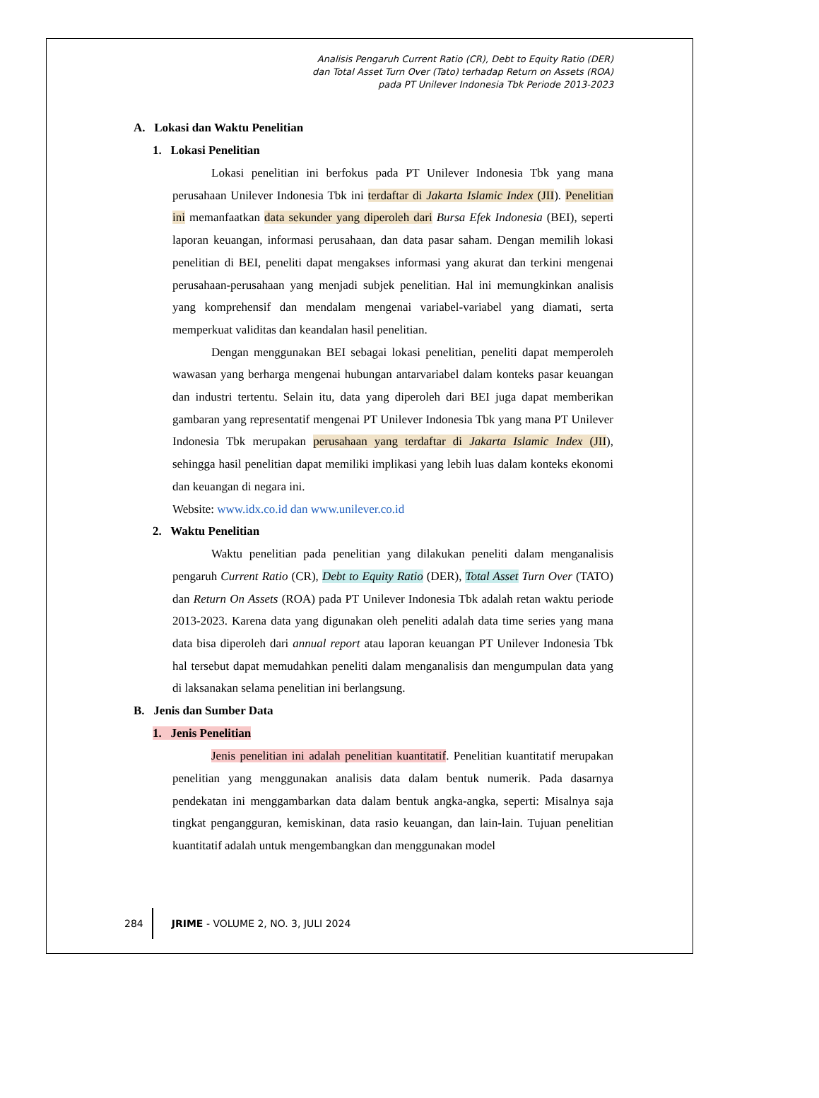Analisis Pengaruh Current Ratio (CR), Debt to Equity Ratio (DER)
dan Total Asset Turn Over (Tato) terhadap Return on Assets (ROA)
pada PT Unilever Indonesia Tbk Periode 2013-2023
A. Lokasi dan Waktu Penelitian
1. Lokasi Penelitian
Lokasi penelitian ini berfokus pada PT Unilever Indonesia Tbk yang mana perusahaan Unilever Indonesia Tbk ini terdaftar di Jakarta Islamic Index (JII). Penelitian ini memanfaatkan data sekunder yang diperoleh dari Bursa Efek Indonesia (BEI), seperti laporan keuangan, informasi perusahaan, dan data pasar saham. Dengan memilih lokasi penelitian di BEI, peneliti dapat mengakses informasi yang akurat dan terkini mengenai perusahaan-perusahaan yang menjadi subjek penelitian. Hal ini memungkinkan analisis yang komprehensif dan mendalam mengenai variabel-variabel yang diamati, serta memperkuat validitas dan keandalan hasil penelitian.
Dengan menggunakan BEI sebagai lokasi penelitian, peneliti dapat memperoleh wawasan yang berharga mengenai hubungan antarvariabel dalam konteks pasar keuangan dan industri tertentu. Selain itu, data yang diperoleh dari BEI juga dapat memberikan gambaran yang representatif mengenai PT Unilever Indonesia Tbk yang mana PT Unilever Indonesia Tbk merupakan perusahaan yang terdaftar di Jakarta Islamic Index (JII), sehingga hasil penelitian dapat memiliki implikasi yang lebih luas dalam konteks ekonomi dan keuangan di negara ini.
Website: www.idx.co.id dan www.unilever.co.id
2. Waktu Penelitian
Waktu penelitian pada penelitian yang dilakukan peneliti dalam menganalisis pengaruh Current Ratio (CR), Debt to Equity Ratio (DER), Total Asset Turn Over (TATO) dan Return On Assets (ROA) pada PT Unilever Indonesia Tbk adalah retan waktu periode 2013-2023. Karena data yang digunakan oleh peneliti adalah data time series yang mana data bisa diperoleh dari annual report atau laporan keuangan PT Unilever Indonesia Tbk hal tersebut dapat memudahkan peneliti dalam menganalisis dan mengumpulan data yang di laksanakan selama penelitian ini berlangsung.
B. Jenis dan Sumber Data
1. Jenis Penelitian
Jenis penelitian ini adalah penelitian kuantitatif. Penelitian kuantitatif merupakan penelitian yang menggunakan analisis data dalam bentuk numerik. Pada dasarnya pendekatan ini menggambarkan data dalam bentuk angka-angka, seperti: Misalnya saja tingkat pengangguran, kemiskinan, data rasio keuangan, dan lain-lain. Tujuan penelitian kuantitatif adalah untuk mengembangkan dan menggunakan model
284 JRIME - VOLUME 2, NO. 3, JULI 2024